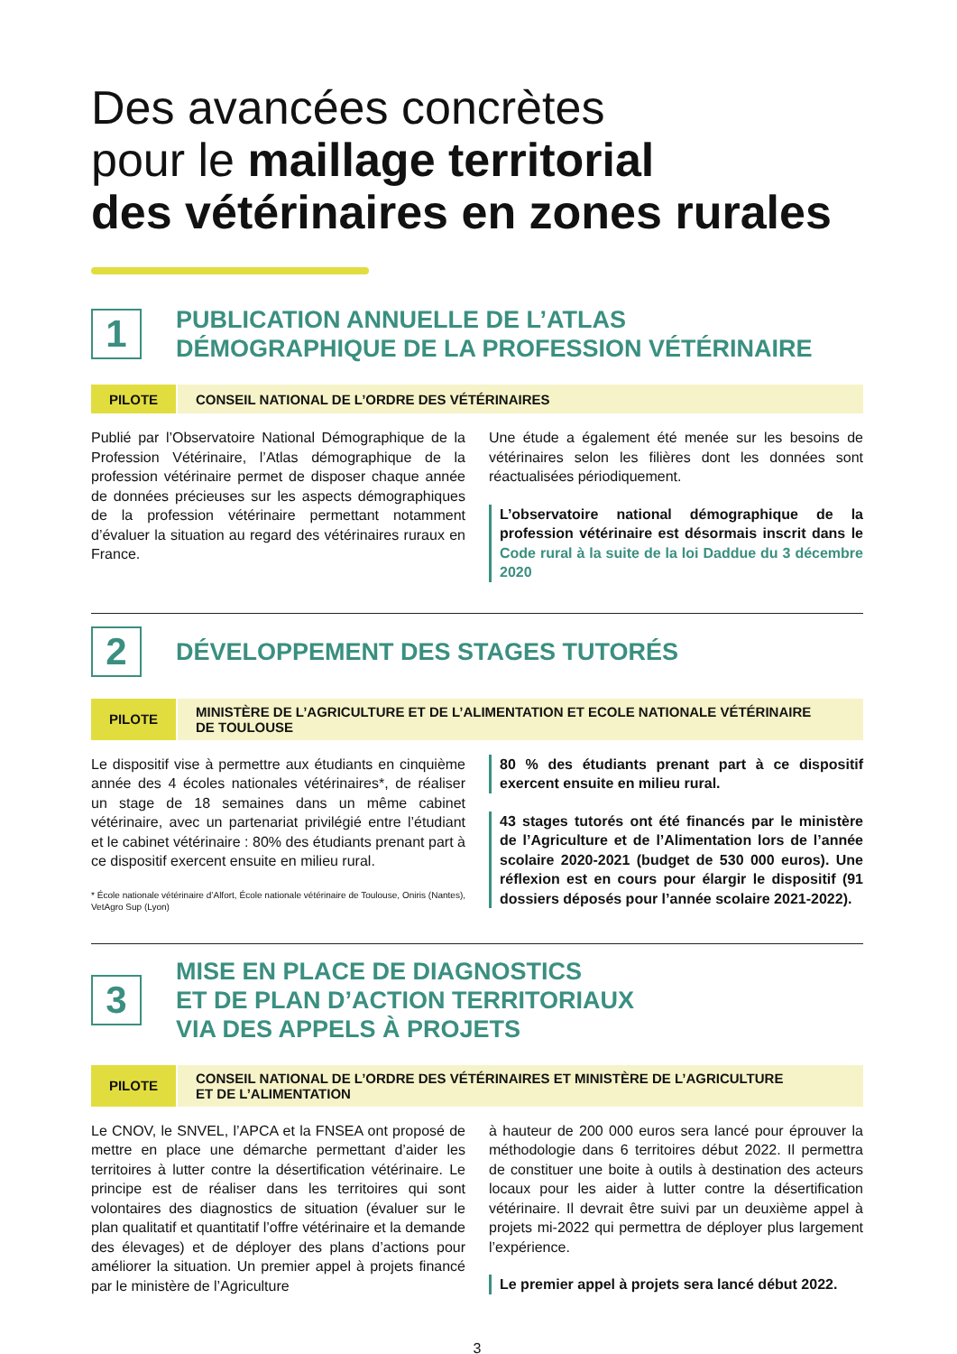Des avancées concrètes
pour le maillage territorial
des vétérinaires en zones rurales
1
PUBLICATION ANNUELLE DE L’ATLAS
DÉMOGRAPHIQUE DE LA PROFESSION VÉTÉRINAIRE
PILOTE
CONSEIL NATIONAL DE L’ORDRE DES VÉTÉRINAIRES
Publié par l’Observatoire National Démographique de la Profession Vétérinaire, l’Atlas démographique de la profession vétérinaire permet de disposer chaque année de données précieuses sur les aspects démographiques de la profession vétérinaire permettant notamment d’évaluer la situation au regard des vétérinaires ruraux en France.
Une étude a également été menée sur les besoins de vétérinaires selon les filières dont les données sont réactualisées périodiquement.
L’observatoire national démographique de la profession vétérinaire est désormais inscrit dans le Code rural à la suite de la loi Daddue du 3 décembre 2020
2
DÉVELOPPEMENT DES STAGES TUTORÉS
PILOTE
MINISTÈRE DE L’AGRICULTURE ET DE L’ALIMENTATION ET ECOLE NATIONALE VÉTÉRINAIRE
DE TOULOUSE
Le dispositif vise à permettre aux étudiants en cinquième année des 4 écoles nationales vétérinaires*, de réaliser un stage de 18 semaines dans un même cabinet vétérinaire, avec un partenariat privilégié entre l’étudiant et le cabinet vétérinaire : 80% des étudiants prenant part à ce dispositif exercent ensuite en milieu rural.
* École nationale vétérinaire d’Alfort, École nationale vétérinaire de Toulouse, Oniris (Nantes), VetAgro Sup (Lyon)
80 % des étudiants prenant part à ce dispositif exercent ensuite en milieu rural.
43 stages tutorés ont été financés par le ministère de l’Agriculture et de l’Alimentation lors de l’année scolaire 2020-2021 (budget de 530 000 euros). Une réflexion est en cours pour élargir le dispositif (91 dossiers déposés pour l’année scolaire 2021-2022).
3
MISE EN PLACE DE DIAGNOSTICS
ET DE PLAN D’ACTION TERRITORIAUX
VIA DES APPELS À PROJETS
PILOTE
CONSEIL NATIONAL DE L’ORDRE DES VÉTÉRINAIRES ET MINISTÈRE DE L’AGRICULTURE
ET DE L’ALIMENTATION
Le CNOV, le SNVEL, l’APCA et la FNSEA ont proposé de mettre en place une démarche permettant d’aider les territoires à lutter contre la désertification vétérinaire. Le principe est de réaliser dans les territoires qui sont volontaires des diagnostics de situation (évaluer sur le plan qualitatif et quantitatif l’offre vétérinaire et la demande des élevages) et de déployer des plans d’actions pour améliorer la situation. Un premier appel à projets financé par le ministère de l’Agriculture
à hauteur de 200 000 euros sera lancé pour éprouver la méthodologie dans 6 territoires début 2022. Il permettra de constituer une boite à outils à destination des acteurs locaux pour les aider à lutter contre la désertification vétérinaire. Il devrait être suivi par un deuxième appel à projets mi-2022 qui permettra de déployer plus largement l’expérience.
Le premier appel à projets sera lancé début 2022.
3